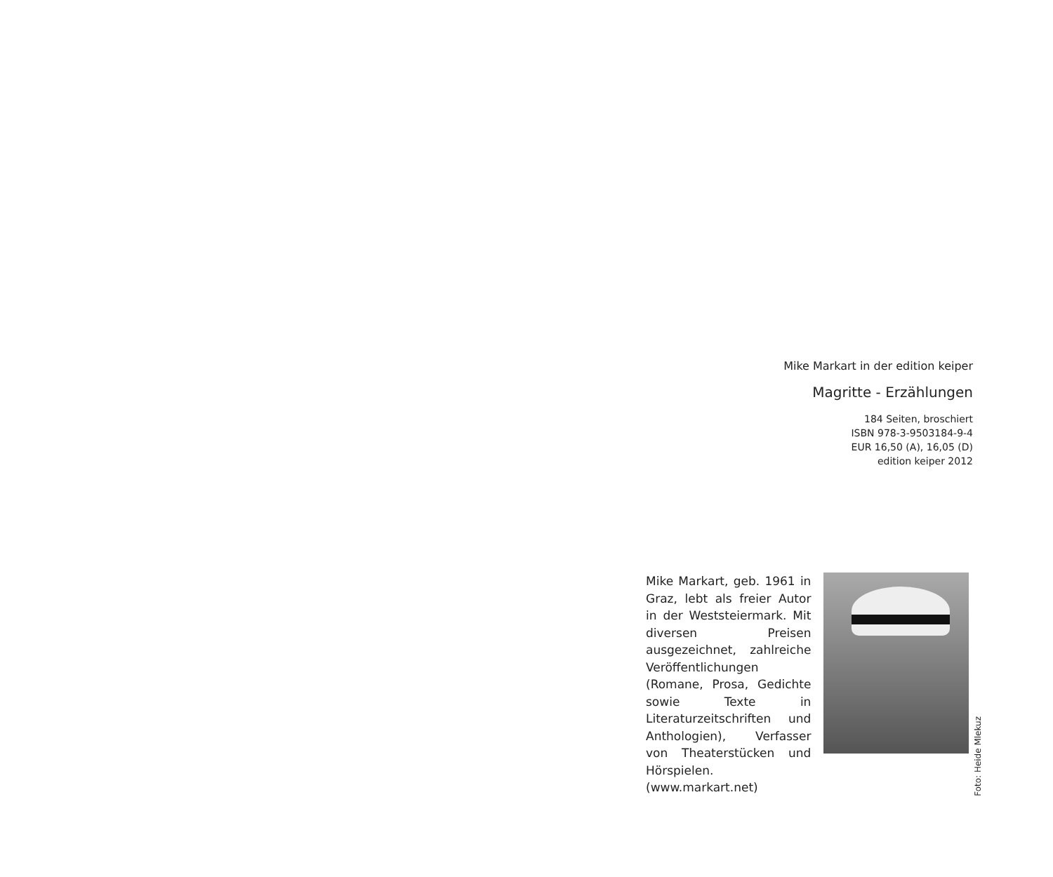Mike Markart in der edition keiper
Magritte - Erzählungen
184 Seiten, broschiert
ISBN 978-3-9503184-9-4
EUR 16,50 (A), 16,05 (D)
edition keiper 2012
Mike Markart, geb. 1961 in Graz, lebt als freier Autor in der Weststeiermark. Mit diversen Preisen ausgezeichnet, zahlreiche Veröffentlichungen (Romane, Prosa, Gedichte sowie Texte in Literaturzeitschriften und Anthologien), Verfasser von Theaterstücken und Hörspielen. (www.markart.net)
Foto: Heide Mlekuz